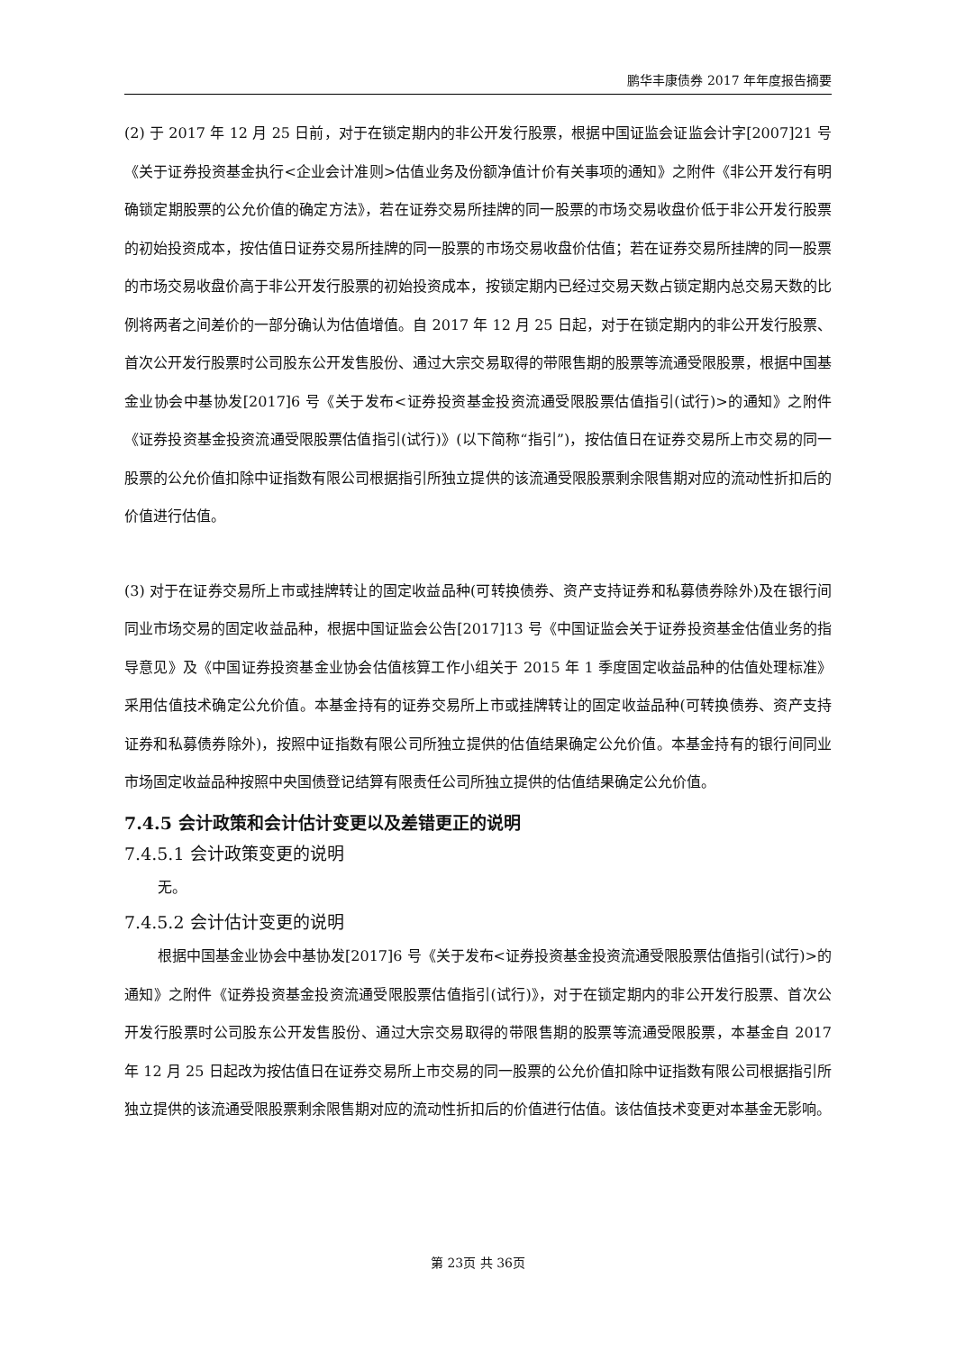鹏华丰康债券 2017 年年度报告摘要
(2) 于 2017 年 12 月 25 日前，对于在锁定期内的非公开发行股票，根据中国证监会证监会计字[2007]21 号《关于证券投资基金执行<企业会计准则>估值业务及份额净值计价有关事项的通知》之附件《非公开发行有明确锁定期股票的公允价值的确定方法》，若在证券交易所挂牌的同一股票的市场交易收盘价低于非公开发行股票的初始投资成本，按估值日证券交易所挂牌的同一股票的市场交易收盘价估值；若在证券交易所挂牌的同一股票的市场交易收盘价高于非公开发行股票的初始投资成本，按锁定期内已经过交易天数占锁定期内总交易天数的比例将两者之间差价的一部分确认为估值增值。自 2017 年 12 月 25 日起，对于在锁定期内的非公开发行股票、首次公开发行股票时公司股东公开发售股份、通过大宗交易取得的带限售期的股票等流通受限股票，根据中国基金业协会中基协发[2017]6 号《关于发布<证券投资基金投资流通受限股票估值指引(试行)>的通知》之附件《证券投资基金投资流通受限股票估值指引(试行)》(以下简称“指引”)，按估值日在证券交易所上市交易的同一股票的公允价值扣除中证指数有限公司根据指引所独立提供的该流通受限股票剩余限售期对应的流动性折扣后的价值进行估值。
(3) 对于在证券交易所上市或挂牌转让的固定收益品种(可转换债券、资产支持证券和私募债券除外)及在银行间同业市场交易的固定收益品种，根据中国证监会公告[2017]13 号《中国证监会关于证券投资基金估值业务的指导意见》及《中国证券投资基金业协会估值核算工作小组关于 2015 年 1 季度固定收益品种的估值处理标准》采用估值技术确定公允价值。本基金持有的证券交易所上市或挂牌转让的固定收益品种(可转换债券、资产支持证券和私募债券除外)，按照中证指数有限公司所独立提供的估值结果确定公允价值。本基金持有的银行间同业市场固定收益品种按照中央国债登记结算有限责任公司所独立提供的估值结果确定公允价值。
7.4.5 会计政策和会计估计变更以及差错更正的说明
7.4.5.1 会计政策变更的说明
无。
7.4.5.2 会计估计变更的说明
根据中国基金业协会中基协发[2017]6 号《关于发布<证券投资基金投资流通受限股票估值指引(试行)>的通知》之附件《证券投资基金投资流通受限股票估值指引(试行)》，对于在锁定期内的非公开发行股票、首次公开发行股票时公司股东公开发售股份、通过大宗交易取得的带限售期的股票等流通受限股票，本基金自 2017 年 12 月 25 日起改为按估值日在证券交易所上市交易的同一股票的公允价值扣除中证指数有限公司根据指引所独立提供的该流通受限股票剩余限售期对应的流动性折扣后的价值进行估值。该估值技术变更对本基金无影响。
第 23页 共 36页